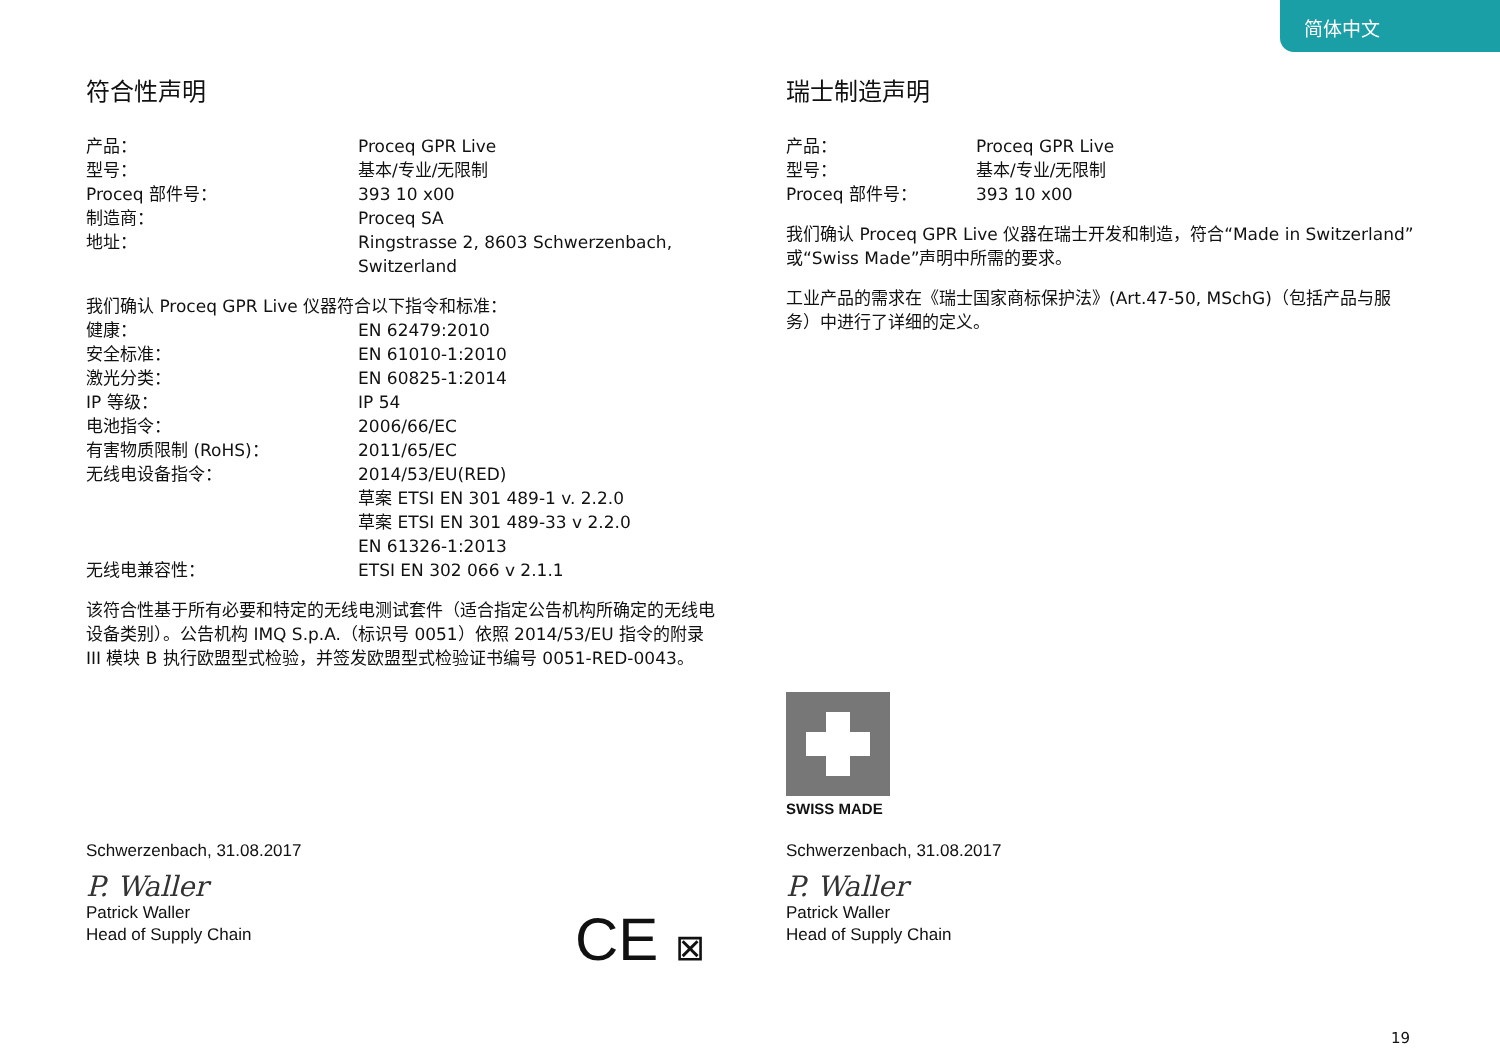简体中文
符合性声明
| 产品： | Proceq GPR Live |
| 型号： | 基本/专业/无限制 |
| Proceq 部件号： | 393 10 x00 |
| 制造商： | Proceq SA |
| 地址： | Ringstrasse 2, 8603 Schwerzenbach, Switzerland |
我们确认 Proceq GPR Live 仪器符合以下指令和标准：
| 健康： | EN 62479:2010 |
| 安全标准： | EN 61010-1:2010 |
| 激光分类： | EN 60825-1:2014 |
| IP 等级： | IP 54 |
| 电池指令： | 2006/66/EC |
| 有害物质限制 (RoHS)： | 2011/65/EC |
| 无线电设备指令： | 2014/53/EU(RED) 草案 ETSI EN 301 489-1 v. 2.2.0 草案 ETSI EN 301 489-33 v 2.2.0 EN 61326-1:2013 |
| 无线电兼容性： | ETSI EN 302 066 v 2.1.1 |
该符合性基于所有必要和特定的无线电测试套件（适合指定公告机构所确定的无线电设备类别）。公告机构 IMQ S.p.A.（标识号 0051）依照 2014/53/EU 指令的附录 III 模块 B 执行欧盟型式检验，并签发欧盟型式检验证书编号 0051-RED-0043。
瑞士制造声明
| 产品： | Proceq GPR Live |
| 型号： | 基本/专业/无限制 |
| Proceq 部件号： | 393 10 x00 |
我们确认 Proceq GPR Live 仪器在瑞士开发和制造，符合“Made in Switzerland”或“Swiss Made”声明中所需的要求。
工业产品的需求在《瑞士国家商标保护法》(Art.47-50, MSchG)（包括产品与服务）中进行了详细的定义。
SWISS MADE
Schwerzenbach, 31.08.2017
P. Waller
Patrick Waller
Head of Supply Chain
Schwerzenbach, 31.08.2017
P. Waller
Patrick Waller
Head of Supply Chain
CE ⊠
19